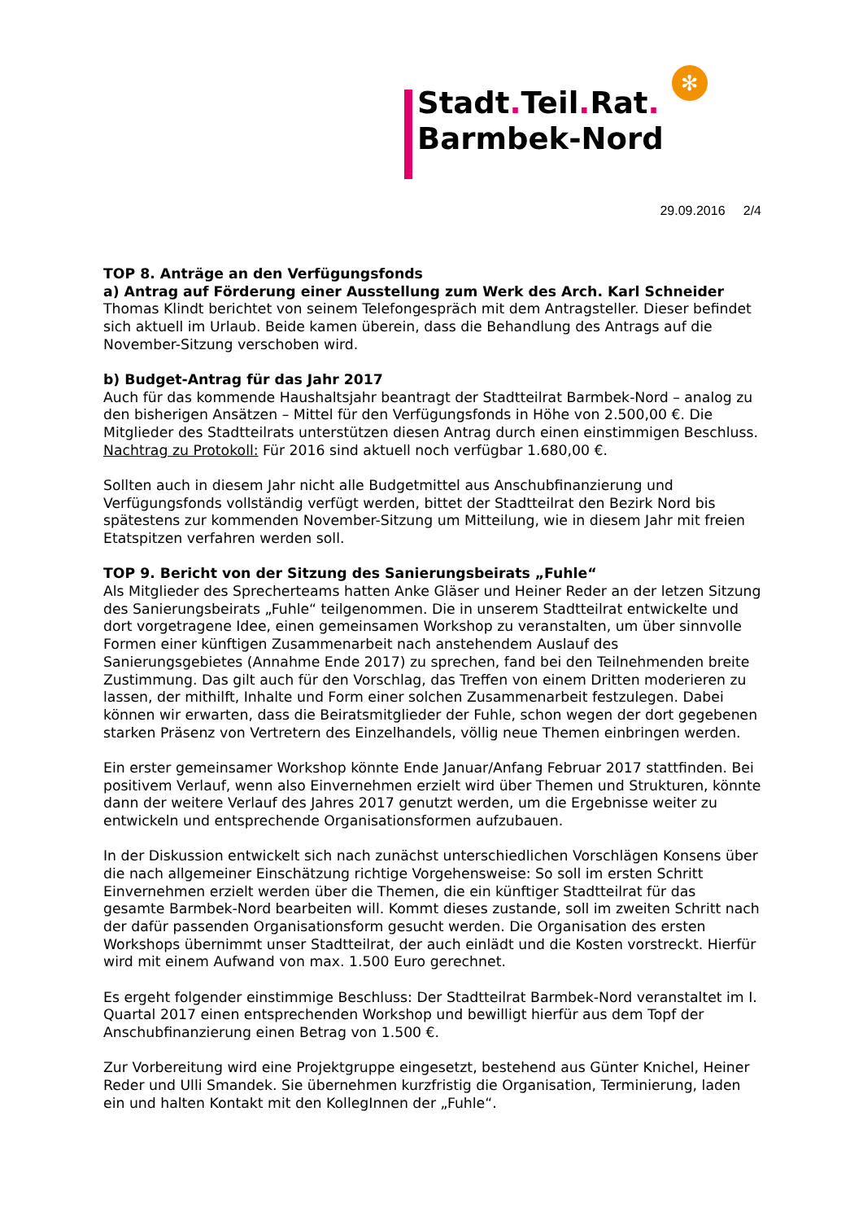Stadt. Teil. Rat.
Barmbek-Nord
✻
29.09.2016 2/4
TOP 8. Anträge an den Verfügungsfonds
a) Antrag auf Förderung einer Ausstellung zum Werk des Arch. Karl Schneider
Thomas Klindt berichtet von seinem Telefongespräch mit dem Antragsteller. Dieser befindet sich aktuell im Urlaub. Beide kamen überein, dass die Behandlung des Antrags auf die November-Sitzung verschoben wird.
b) Budget-Antrag für das Jahr 2017
Auch für das kommende Haushaltsjahr beantragt der Stadtteilrat Barmbek-Nord – analog zu den bisherigen Ansätzen – Mittel für den Verfügungsfonds in Höhe von 2.500,00 €. Die Mitglieder des Stadtteilrats unterstützen diesen Antrag durch einen einstimmigen Beschluss. Nachtrag zu Protokoll: Für 2016 sind aktuell noch verfügbar 1.680,00 €.
Sollten auch in diesem Jahr nicht alle Budgetmittel aus Anschubfinanzierung und Verfügungsfonds vollständig verfügt werden, bittet der Stadtteilrat den Bezirk Nord bis spätestens zur kommenden November-Sitzung um Mitteilung, wie in diesem Jahr mit freien Etatspitzen verfahren werden soll.
TOP 9. Bericht von der Sitzung des Sanierungsbeirats „Fuhle“
Als Mitglieder des Sprecherteams hatten Anke Gläser und Heiner Reder an der letzen Sitzung des Sanierungsbeirats „Fuhle“ teilgenommen. Die in unserem Stadtteilrat entwickelte und dort vorgetragene Idee, einen gemeinsamen Workshop zu veranstalten, um über sinnvolle Formen einer künftigen Zusammenarbeit nach anstehendem Auslauf des Sanierungsgebietes (Annahme Ende 2017) zu sprechen, fand bei den Teilnehmenden breite Zustimmung. Das gilt auch für den Vorschlag, das Treffen von einem Dritten moderieren zu lassen, der mithilft, Inhalte und Form einer solchen Zusammenarbeit festzulegen. Dabei können wir erwarten, dass die Beiratsmitglieder der Fuhle, schon wegen der dort gegebenen starken Präsenz von Vertretern des Einzelhandels, völlig neue Themen einbringen werden.
Ein erster gemeinsamer Workshop könnte Ende Januar/Anfang Februar 2017 stattfinden. Bei positivem Verlauf, wenn also Einvernehmen erzielt wird über Themen und Strukturen, könnte dann der weitere Verlauf des Jahres 2017 genutzt werden, um die Ergebnisse weiter zu entwickeln und entsprechende Organisationsformen aufzubauen.
In der Diskussion entwickelt sich nach zunächst unterschiedlichen Vorschlägen Konsens über die nach allgemeiner Einschätzung richtige Vorgehensweise: So soll im ersten Schritt Einvernehmen erzielt werden über die Themen, die ein künftiger Stadtteilrat für das gesamte Barmbek-Nord bearbeiten will. Kommt dieses zustande, soll im zweiten Schritt nach der dafür passenden Organisationsform gesucht werden. Die Organisation des ersten Workshops übernimmt unser Stadtteilrat, der auch einlädt und die Kosten vorstreckt. Hierfür wird mit einem Aufwand von max. 1.500 Euro gerechnet.
Es ergeht folgender einstimmige Beschluss: Der Stadtteilrat Barmbek-Nord veranstaltet im I. Quartal 2017 einen entsprechenden Workshop und bewilligt hierfür aus dem Topf der Anschubfinanzierung einen Betrag von 1.500 €.
Zur Vorbereitung wird eine Projektgruppe eingesetzt, bestehend aus Günter Knichel, Heiner Reder und Ulli Smandek. Sie übernehmen kurzfristig die Organisation, Terminierung, laden ein und halten Kontakt mit den KollegInnen der „Fuhle“.